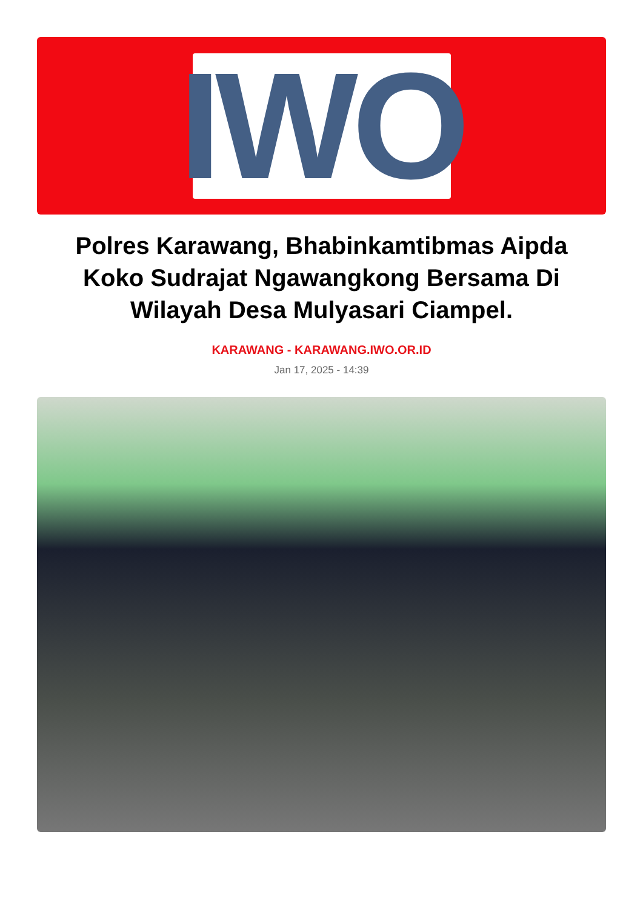IWO
Polres Karawang, Bhabinkamtibmas Aipda Koko Sudrajat Ngawangkong Bersama Di Wilayah Desa Mulyasari Ciampel.
KARAWANG - KARAWANG.IWO.OR.ID
Jan 17, 2025 - 14:39